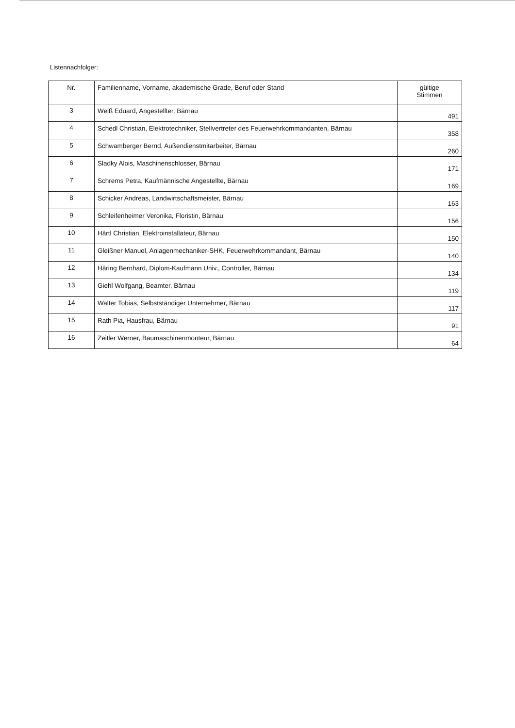Listennachfolger:
| Nr. | Familienname, Vorname, akademische Grade, Beruf oder Stand | gültige Stimmen |
| --- | --- | --- |
| 3 | Weiß Eduard, Angestellter, Bärnau | 491 |
| 4 | Schedl Christian, Elektrotechniker, Stellvertreter des Feuerwehrkommandanten, Bärnau | 358 |
| 5 | Schwamberger Bernd, Außendienstmitarbeiter, Bärnau | 260 |
| 6 | Sladky Alois, Maschinenschlosser, Bärnau | 171 |
| 7 | Schrems Petra, Kaufmännische Angestellte, Bärnau | 169 |
| 8 | Schicker Andreas, Landwirtschaftsmeister, Bärnau | 163 |
| 9 | Schleifenheimer Veronika, Floristin, Bärnau | 156 |
| 10 | Härtl Christian, Elektroinstallateur, Bärnau | 150 |
| 11 | Gleißner Manuel, Anlagenmechaniker-SHK, Feuerwehrkommandant, Bärnau | 140 |
| 12 | Häring Bernhard, Diplom-Kaufmann Univ., Controller, Bärnau | 134 |
| 13 | Giehl Wolfgang, Beamter, Bärnau | 119 |
| 14 | Walter Tobias, Selbstständiger Unternehmer, Bärnau | 117 |
| 15 | Rath Pia, Hausfrau, Bärnau | 91 |
| 16 | Zeitler Werner, Baumaschinenmonteur, Bärnau | 64 |